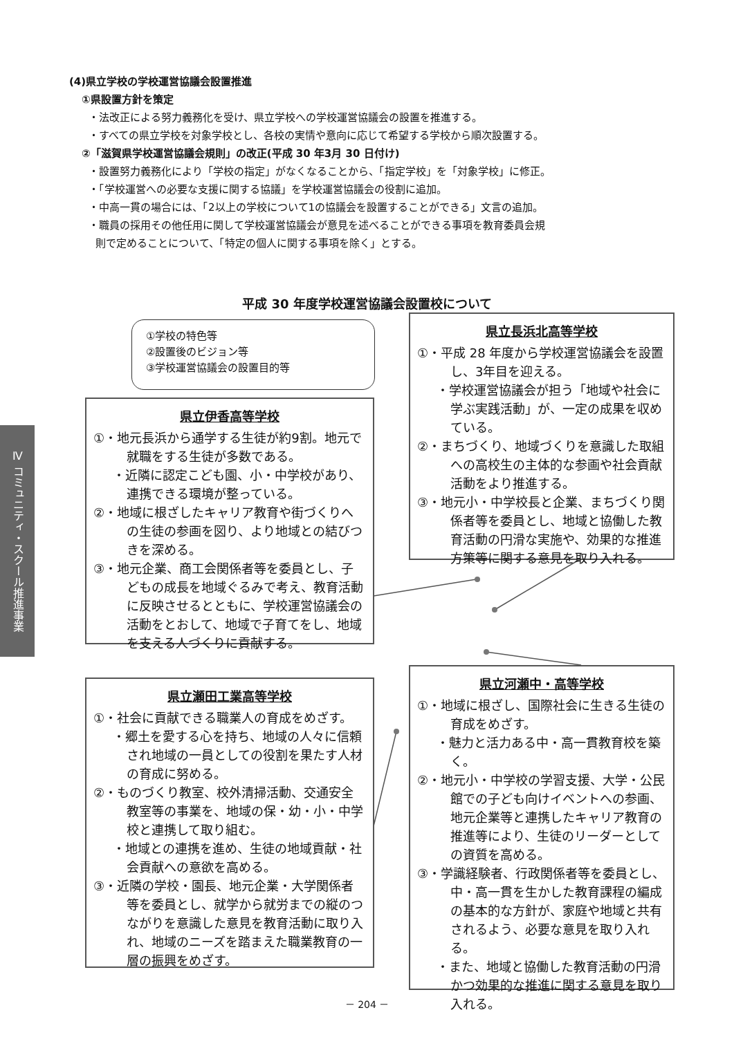(4)県立学校の学校運営協議会設置推進
①県設置方針を策定
・法改正による努力義務化を受け、県立学校への学校運営協議会の設置を推進する。
・すべての県立学校を対象学校とし、各校の実情や意向に応じて希望する学校から順次設置する。
②「滋賀県学校運営協議会規則」の改正(平成 30 年3月 30 日付け)
・設置努力義務化により「学校の指定」がなくなることから、「指定学校」を「対象学校」に修正。
・「学校運営への必要な支援に関する協議」を学校運営協議会の役割に追加。
・中高一貫の場合には、「2以上の学校について1の協議会を設置することができる」文言の追加。
・職員の採用その他任用に関して学校運営協議会が意見を述べることができる事項を教育委員会規
則で定めることについて、「特定の個人に関する事項を除く」とする。
平成 30 年度学校運営協議会設置校について
①学校の特色等
②設置後のビジョン等
③学校運営協議会の設置目的等
県立伊香高等学校
①・地元長浜から通学する生徒が約9割。地元で就職をする生徒が多数である。
・近隣に認定こども園、小・中学校があり、連携できる環境が整っている。
②・地域に根ざしたキャリア教育や街づくりへの生徒の参画を図り、より地域との結びつきを深める。
③・地元企業、商工会関係者等を委員とし、子どもの成長を地域ぐるみで考え、教育活動に反映させるとともに、学校運営協議会の活動をとおして、地域で子育てをし、地域を支える人づくりに貢献する。
県立長浜北高等学校
①・平成 28 年度から学校運営協議会を設置し、3年目を迎える。
・学校運営協議会が担う「地域や社会に学ぶ実践活動」が、一定の成果を収めている。
②・まちづくり、地域づくりを意識した取組への高校生の主体的な参画や社会貢献活動をより推進する。
③・地元小・中学校長と企業、まちづくり関係者等を委員とし、地域と協働した教育活動の円滑な実施や、効果的な推進方策等に関する意見を取り入れる。
県立瀬田工業高等学校
①・社会に貢献できる職業人の育成をめざす。
・郷土を愛する心を持ち、地域の人々に信頼され地域の一員としての役割を果たす人材の育成に努める。
②・ものづくり教室、校外清掃活動、交通安全教室等の事業を、地域の保・幼・小・中学校と連携して取り組む。
・地域との連携を進め、生徒の地域貢献・社会貢献への意欲を高める。
③・近隣の学校・園長、地元企業・大学関係者等を委員とし、就学から就労までの縦のつながりを意識した意見を教育活動に取り入れ、地域のニーズを踏まえた職業教育の一層の振興をめざす。
県立河瀬中・高等学校
①・地域に根ざし、国際社会に生きる生徒の育成をめざす。
・魅力と活力ある中・高一貫教育校を築く。
②・地元小・中学校の学習支援、大学・公民館での子ども向けイベントへの参画、地元企業等と連携したキャリア教育の推進等により、生徒のリーダーとしての資質を高める。
③・学識経験者、行政関係者等を委員とし、中・高一貫を生かした教育課程の編成の基本的な方針が、家庭や地域と共有されるよう、必要な意見を取り入れる。
・また、地域と協働した教育活動の円滑かつ効果的な推進に関する意見を取り入れる。
Ⅳ コミュニティ・スクール推進事業
－ 204 －